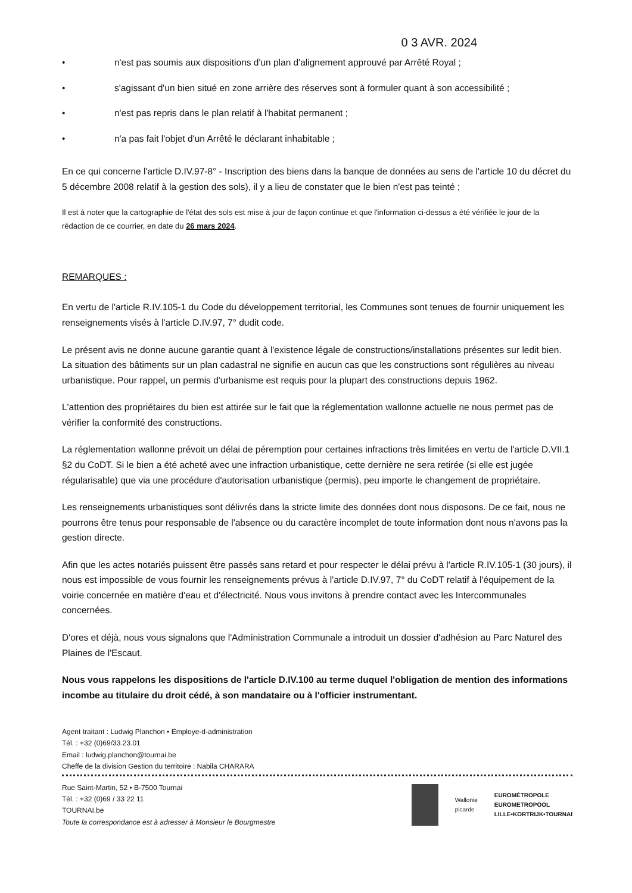0 3 AVR. 2024
• n'est pas soumis aux dispositions d'un plan d'alignement approuvé par Arrêté Royal ;
• s'agissant d'un bien situé en zone arrière des réserves sont à formuler quant à son accessibilité ;
• n'est pas repris dans le plan relatif à l'habitat permanent ;
• n'a pas fait l'objet d'un Arrêté le déclarant inhabitable ;
En ce qui concerne l'article D.IV.97-8° - Inscription des biens dans la banque de données au sens de l'article 10 du décret du 5 décembre 2008 relatif à la gestion des sols), il y a lieu de constater que le bien n'est pas teinté ;
Il est à noter que la cartographie de l'état des sols est mise à jour de façon continue et que l'information ci-dessus a été vérifiée le jour de la rédaction de ce courrier, en date du 26 mars 2024.
REMARQUES :
En vertu de l'article R.IV.105-1 du Code du développement territorial, les Communes sont tenues de fournir uniquement les renseignements visés à l'article D.IV.97, 7° dudit code.
Le présent avis ne donne aucune garantie quant à l'existence légale de constructions/installations présentes sur ledit bien. La situation des bâtiments sur un plan cadastral ne signifie en aucun cas que les constructions sont régulières au niveau urbanistique. Pour rappel, un permis d'urbanisme est requis pour la plupart des constructions depuis 1962.
L'attention des propriétaires du bien est attirée sur le fait que la réglementation wallonne actuelle ne nous permet pas de vérifier la conformité des constructions.
La réglementation wallonne prévoit un délai de péremption pour certaines infractions très limitées en vertu de l'article D.VII.1 §2 du CoDT. Si le bien a été acheté avec une infraction urbanistique, cette dernière ne sera retirée (si elle est jugée régularisable) que via une procédure d'autorisation urbanistique (permis), peu importe le changement de propriétaire.
Les renseignements urbanistiques sont délivrés dans la stricte limite des données dont nous disposons. De ce fait, nous ne pourrons être tenus pour responsable de l'absence ou du caractère incomplet de toute information dont nous n'avons pas la gestion directe.
Afin que les actes notariés puissent être passés sans retard et pour respecter le délai prévu à l'article R.IV.105-1 (30 jours), il nous est impossible de vous fournir les renseignements prévus à l'article D.IV.97, 7° du CoDT relatif à l'équipement de la voirie concernée en matière d'eau et d'électricité. Nous vous invitons à prendre contact avec les Intercommunales concernées.
D'ores et déjà, nous vous signalons que l'Administration Communale a introduit un dossier d'adhésion au Parc Naturel des Plaines de l'Escaut.
Nous vous rappelons les dispositions de l'article D.IV.100 au terme duquel l'obligation de mention des informations incombe au titulaire du droit cédé, à son mandataire ou à l'officier instrumentant.
Agent traitant : Ludwig Planchon • Employe-d-administration
Tél. : +32 (0)69/33.23.01
Email : ludwig.planchon@tournai.be
Cheffe de la division Gestion du territoire : Nabila CHARARA
Rue Saint-Martin, 52 • B-7500 Tournai
Tél. : +32 (0)69 / 33 22 11
TOURNAI.be
Toute la correspondance est à adresser à Monsieur le Bourgmestre
Wallonie
picarde EUROMÉTROPOLE
EUROMETROPOOL
LILLE•KORTRIJK•TOURNAI